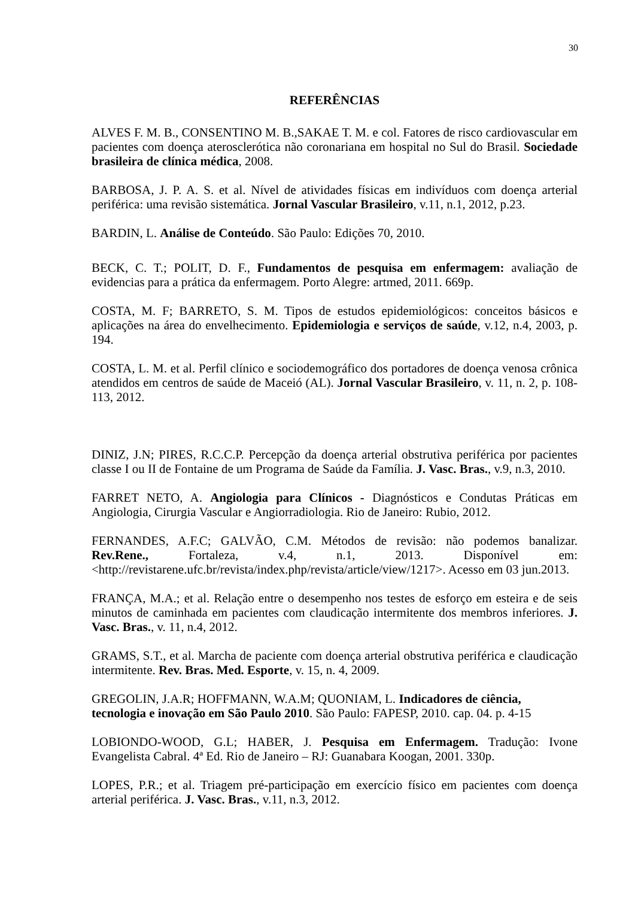30
REFERÊNCIAS
ALVES F. M. B., CONSENTINO M. B.,SAKAE T. M. e col. Fatores de risco cardiovascular em pacientes com doença aterosclerótica não coronariana em hospital no Sul do Brasil. Sociedade brasileira de clínica médica, 2008.
BARBOSA, J. P. A. S. et al. Nível de atividades físicas em indivíduos com doença arterial periférica: uma revisão sistemática. Jornal Vascular Brasileiro, v.11, n.1, 2012, p.23.
BARDIN, L. Análise de Conteúdo. São Paulo: Edições 70, 2010.
BECK, C. T.; POLIT, D. F., Fundamentos de pesquisa em enfermagem: avaliação de evidencias para a prática da enfermagem. Porto Alegre: artmed, 2011. 669p.
COSTA, M. F; BARRETO, S. M. Tipos de estudos epidemiológicos: conceitos básicos e aplicações na área do envelhecimento. Epidemiologia e serviços de saúde, v.12, n.4, 2003, p. 194.
COSTA, L. M. et al. Perfil clínico e sociodemográfico dos portadores de doença venosa crônica atendidos em centros de saúde de Maceió (AL). Jornal Vascular Brasileiro, v. 11, n. 2, p. 108-113, 2012.
DINIZ, J.N; PIRES, R.C.C.P. Percepção da doença arterial obstrutiva periférica por pacientes classe I ou II de Fontaine de um Programa de Saúde da Família. J. Vasc. Bras., v.9, n.3, 2010.
FARRET NETO, A. Angiologia para Clínicos - Diagnósticos e Condutas Práticas em Angiologia, Cirurgia Vascular e Angiorradiologia. Rio de Janeiro: Rubio, 2012.
FERNANDES, A.F.C; GALVÃO, C.M. Métodos de revisão: não podemos banalizar. Rev.Rene., Fortaleza, v.4, n.1, 2013. Disponível em: <http://revistarene.ufc.br/revista/index.php/revista/article/view/1217>. Acesso em 03 jun.2013.
FRANÇA, M.A.; et al. Relação entre o desempenho nos testes de esforço em esteira e de seis minutos de caminhada em pacientes com claudicação intermitente dos membros inferiores. J. Vasc. Bras., v. 11, n.4, 2012.
GRAMS, S.T., et al. Marcha de paciente com doença arterial obstrutiva periférica e claudicação intermitente. Rev. Bras. Med. Esporte, v. 15, n. 4, 2009.
GREGOLIN, J.A.R; HOFFMANN, W.A.M; QUONIAM, L. Indicadores de ciência, tecnologia e inovação em São Paulo 2010. São Paulo: FAPESP, 2010. cap. 04. p. 4-15
LOBIONDO-WOOD, G.L; HABER, J. Pesquisa em Enfermagem. Tradução: Ivone Evangelista Cabral. 4ª Ed. Rio de Janeiro – RJ: Guanabara Koogan, 2001. 330p.
LOPES, P.R.; et al. Triagem pré-participação em exercício físico em pacientes com doença arterial periférica. J. Vasc. Bras., v.11, n.3, 2012.